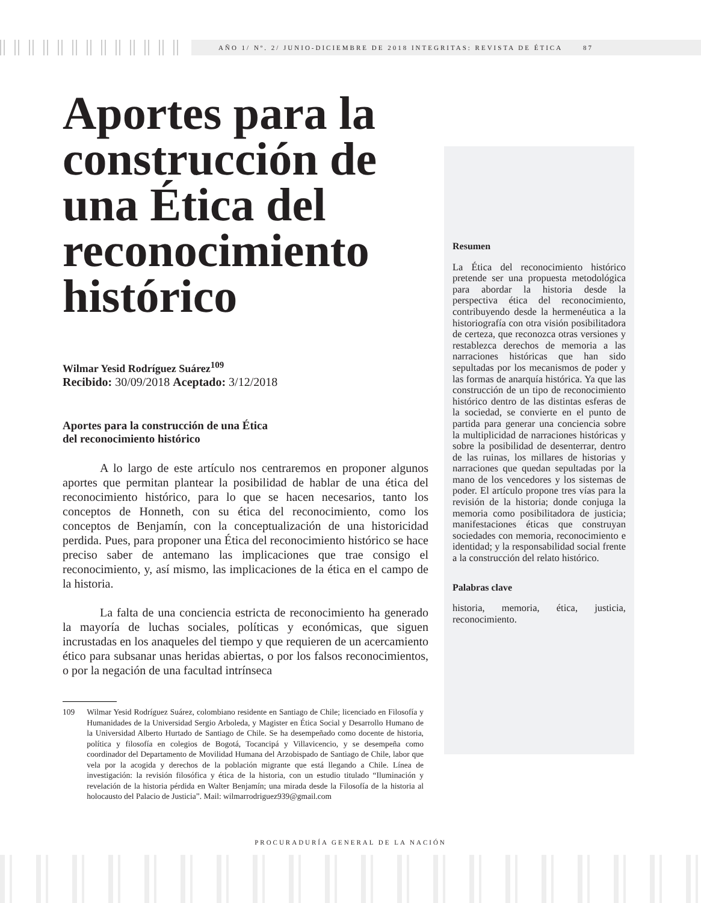AÑO 1/ Nº. 2/ JUNIO-DICIEMBRE DE 2018 INTEGRITAS: REVISTA DE ÉTICA 87
Aportes para la construcción de una Ética del reconocimiento histórico
Wilmar Yesid Rodríguez Suárez<sup>109</sup>
Recibido: 30/09/2018 Aceptado: 3/12/2018
Aportes para la construcción de una Ética
del reconocimiento histórico
A lo largo de este artículo nos centraremos en proponer algunos aportes que permitan plantear la posibilidad de hablar de una ética del reconocimiento histórico, para lo que se hacen necesarios, tanto los conceptos de Honneth, con su ética del reconocimiento, como los conceptos de Benjamín, con la conceptualización de una historicidad perdida. Pues, para proponer una Ética del reconocimiento histórico se hace preciso saber de antemano las implicaciones que trae consigo el reconocimiento, y, así mismo, las implicaciones de la ética en el campo de la historia.
La falta de una conciencia estricta de reconocimiento ha generado la mayoría de luchas sociales, políticas y económicas, que siguen incrustadas en los anaqueles del tiempo y que requieren de un acercamiento ético para subsanar unas heridas abiertas, o por los falsos reconocimientos, o por la negación de una facultad intrínseca
109 Wilmar Yesid Rodríguez Suárez, colombiano residente en Santiago de Chile; licenciado en Filosofía y Humanidades de la Universidad Sergio Arboleda, y Magister en Ética Social y Desarrollo Humano de la Universidad Alberto Hurtado de Santiago de Chile. Se ha desempeñado como docente de historia, política y filosofía en colegios de Bogotá, Tocancipá y Villavicencio, y se desempeña como coordinador del Departamento de Movilidad Humana del Arzobispado de Santiago de Chile, labor que vela por la acogida y derechos de la población migrante que está llegando a Chile. Línea de investigación: la revisión filosófica y ética de la historia, con un estudio titulado “Iluminación y revelación de la historia pérdida en Walter Benjamín; una mirada desde la Filosofía de la historia al holocausto del Palacio de Justicia”. Mail: wilmarrodriguez939@gmail.com
Resumen
La Ética del reconocimiento histórico pretende ser una propuesta metodológica para abordar la historia desde la perspectiva ética del reconocimiento, contribuyendo desde la hermenéutica a la historiografía con otra visión posibilitadora de certeza, que reconozca otras versiones y restablezca derechos de memoria a las narraciones históricas que han sido sepultadas por los mecanismos de poder y las formas de anarquía histórica. Ya que las construcción de un tipo de reconocimiento histórico dentro de las distintas esferas de la sociedad, se convierte en el punto de partida para generar una conciencia sobre la multiplicidad de narraciones históricas y sobre la posibilidad de desenterrar, dentro de las ruinas, los millares de historias y narraciones que quedan sepultadas por la mano de los vencedores y los sistemas de poder. El artículo propone tres vías para la revisión de la historia; donde conjuga la memoria como posibilitadora de justicia; manifestaciones éticas que construyan sociedades con memoria, reconocimiento e identidad; y la responsabilidad social frente a la construcción del relato histórico.
Palabras clave
historia, memoria, ética, justicia, reconocimiento.
PROCURADURÍA GENERAL DE LA NACIÓN